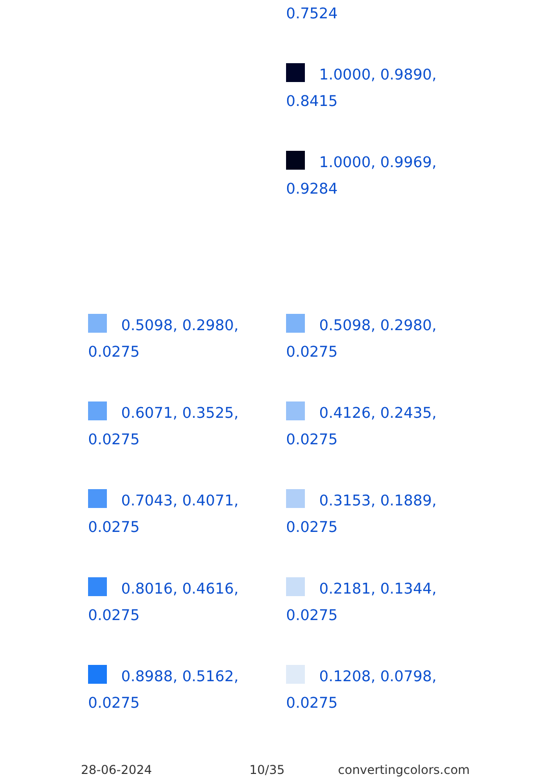0.7524
1.0000, 0.9890, 0.8415
1.0000, 0.9969, 0.9284
0.5098, 0.2980, 0.0275
0.5098, 0.2980, 0.0275
0.6071, 0.3525, 0.0275
0.4126, 0.2435, 0.0275
0.7043, 0.4071, 0.0275
0.3153, 0.1889, 0.0275
0.8016, 0.4616, 0.0275
0.2181, 0.1344, 0.0275
0.8988, 0.5162, 0.0275
0.1208, 0.0798, 0.0275
28-06-2024 10/35 convertingcolors.com